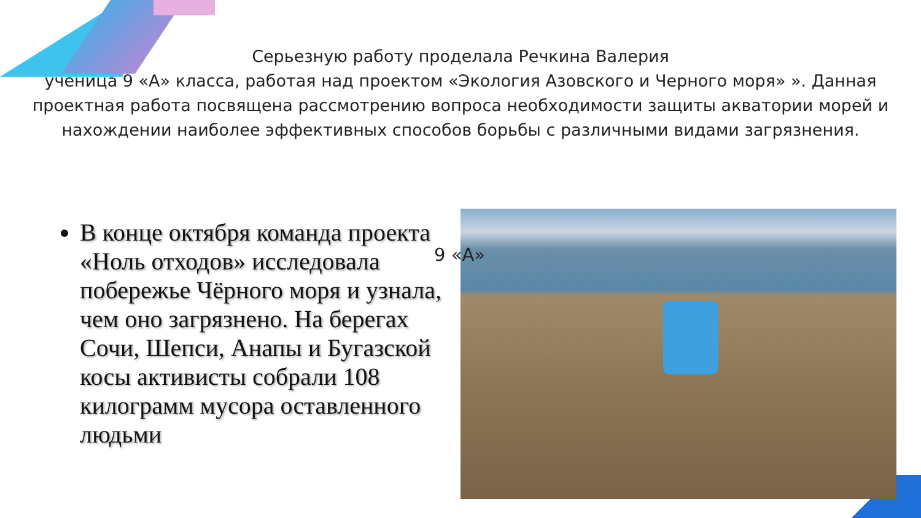Серьезную работу проделала Речкина Валерия
ученица 9 «А» класса, работая над проектом «Экология Азовского и Черного моря» ». Данная проектная работа посвящена рассмотрению вопроса необходимости защиты акватории морей и нахождении наиболее эффективных способов борьбы с различными видами загрязнения.
В конце октября команда проекта «Ноль отходов» исследовала побережье Чёрного моря и узнала, чем оно загрязнено. На берегах Сочи, Шепси, Анапы и Бугазской косы активисты собрали 108 килограмм мусора оставленного людьми
9 «А»